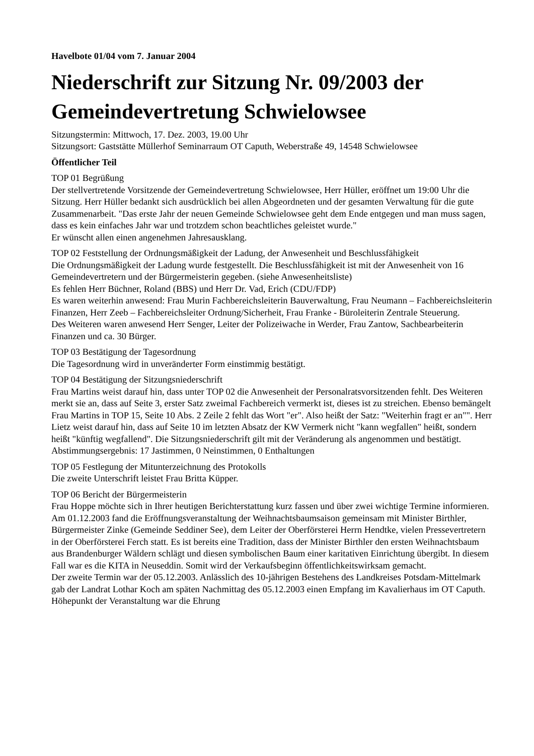Havelbote 01/04 vom 7. Januar 2004
Niederschrift zur Sitzung Nr. 09/2003 der Gemeindevertretung Schwielowsee
Sitzungstermin: Mittwoch, 17. Dez. 2003, 19.00 Uhr
Sitzungsort: Gaststätte Müllerhof Seminarraum OT Caputh, Weberstraße 49, 14548 Schwielowsee
Öffentlicher Teil
TOP 01 Begrüßung
Der stellvertretende Vorsitzende der Gemeindevertretung Schwielowsee, Herr Hüller, eröffnet um 19:00 Uhr die Sitzung. Herr Hüller bedankt sich ausdrücklich bei allen Abgeordneten und der gesamten Verwaltung für die gute Zusammenarbeit. "Das erste Jahr der neuen Gemeinde Schwielowsee geht dem Ende entgegen und man muss sagen, dass es kein einfaches Jahr war und trotzdem schon beachtliches geleistet wurde."
Er wünscht allen einen angenehmen Jahresausklang.
TOP 02 Feststellung der Ordnungsmäßigkeit der Ladung, der Anwesenheit und Beschlussfähigkeit
Die Ordnungsmäßigkeit der Ladung wurde festgestellt. Die Beschlussfähigkeit ist mit der Anwesenheit von 16 Gemeindevertretern und der Bürgermeisterin gegeben. (siehe Anwesenheitsliste)
Es fehlen Herr Büchner, Roland (BBS) und Herr Dr. Vad, Erich (CDU/FDP)
Es waren weiterhin anwesend: Frau Murin Fachbereichsleiterin Bauverwaltung, Frau Neumann – Fachbereichsleiterin Finanzen, Herr Zeeb – Fachbereichsleiter Ordnung/Sicherheit, Frau Franke - Büroleiterin Zentrale Steuerung.
Des Weiteren waren anwesend Herr Senger, Leiter der Polizeiwache in Werder, Frau Zantow, Sachbearbeiterin Finanzen und ca. 30 Bürger.
TOP 03 Bestätigung der Tagesordnung
Die Tagesordnung wird in unveränderter Form einstimmig bestätigt.
TOP 04 Bestätigung der Sitzungsniederschrift
Frau Martins weist darauf hin, dass unter TOP 02 die Anwesenheit der Personalratsvorsitzenden fehlt. Des Weiteren merkt sie an, dass auf Seite 3, erster Satz zweimal Fachbereich vermerkt ist, dieses ist zu streichen. Ebenso bemängelt Frau Martins in TOP 15, Seite 10 Abs. 2 Zeile 2 fehlt das Wort "er". Also heißt der Satz: "Weiterhin fragt er an"". Herr Lietz weist darauf hin, dass auf Seite 10 im letzten Absatz der KW Vermerk nicht "kann wegfallen" heißt, sondern heißt "künftig wegfallend". Die Sitzungsniederschrift gilt mit der Veränderung als angenommen und bestätigt.
Abstimmungsergebnis: 17 Jastimmen, 0 Neinstimmen, 0 Enthaltungen
TOP 05 Festlegung der Mitunterzeichnung des Protokolls
Die zweite Unterschrift leistet Frau Britta Küpper.
TOP 06 Bericht der Bürgermeisterin
Frau Hoppe möchte sich in Ihrer heutigen Berichterstattung kurz fassen und über zwei wichtige Termine informieren.
Am 01.12.2003 fand die Eröffnungsveranstaltung der Weihnachtsbaumsaison gemeinsam mit Minister Birthler, Bürgermeister Zinke (Gemeinde Seddiner See), dem Leiter der Oberförsterei Herrn Hendtke, vielen Pressevertretern in der Oberförsterei Ferch statt. Es ist bereits eine Tradition, dass der Minister Birthler den ersten Weihnachtsbaum aus Brandenburger Wäldern schlägt und diesen symbolischen Baum einer karitativen Einrichtung übergibt. In diesem Fall war es die KITA in Neuseddin. Somit wird der Verkaufsbeginn öffentlichkeitswirksam gemacht.
Der zweite Termin war der 05.12.2003. Anlässlich des 10-jährigen Bestehens des Landkreises Potsdam-Mittelmark gab der Landrat Lothar Koch am späten Nachmittag des 05.12.2003 einen Empfang im Kavalierhaus im OT Caputh. Höhepunkt der Veranstaltung war die Ehrung